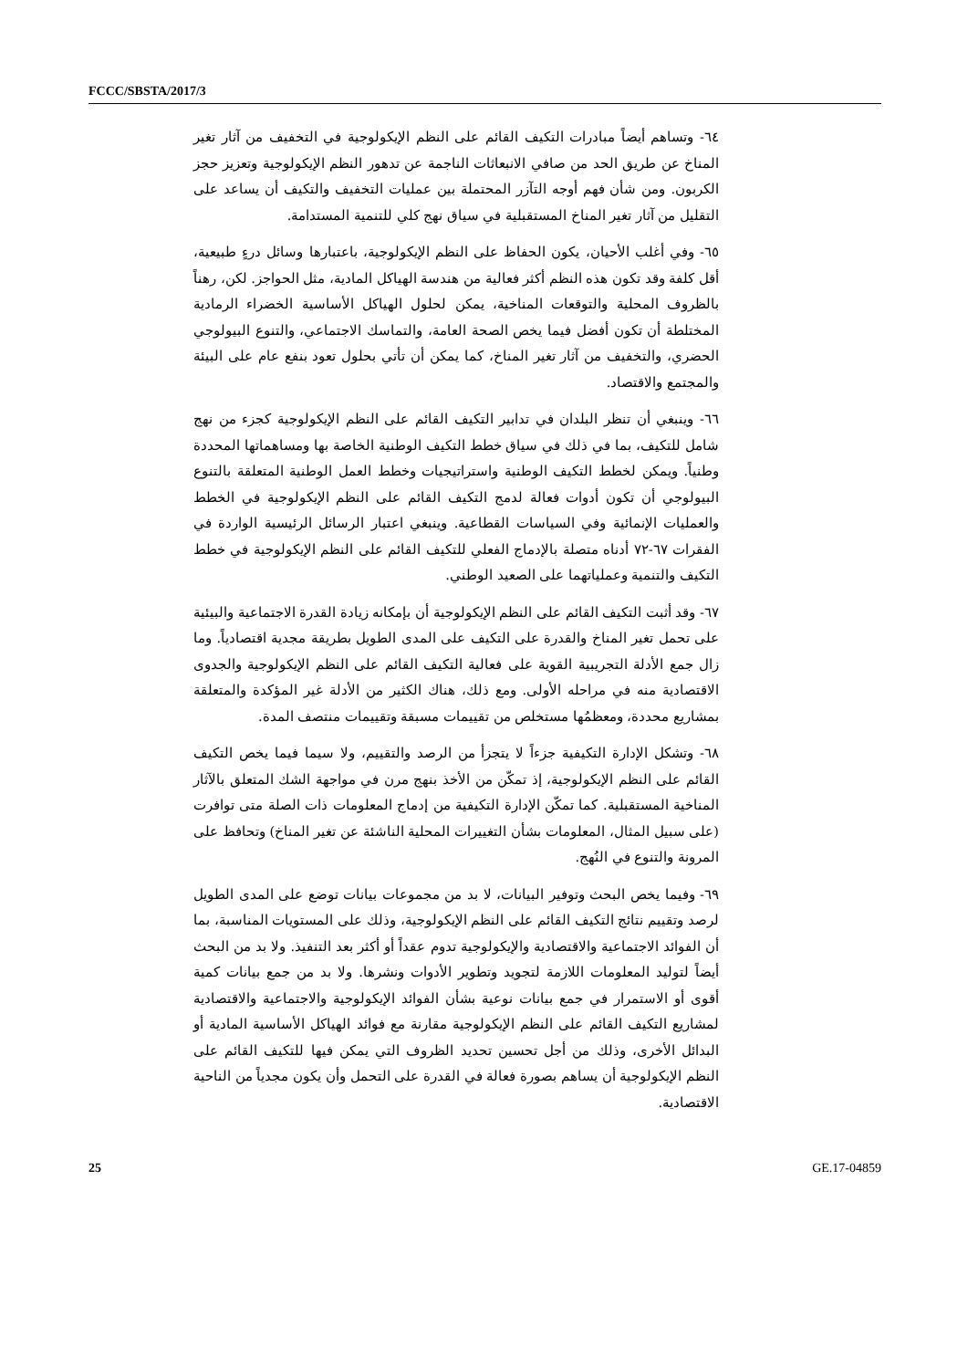FCCC/SBSTA/2017/3
٦٤- وتساهم أيضاً مبادرات التكيف القائم على النظم الإيكولوجية في التخفيف من آثار تغير المناخ عن طريق الحد من صافي الانبعاثات الناجمة عن تدهور النظم الإيكولوجية وتعزيز حجز الكربون. ومن شأن فهم أوجه التآزر المحتملة بين عمليات التخفيف والتكيف أن يساعد على التقليل من آثار تغير المناخ المستقبلية في سياق نهج كلي للتنمية المستدامة.
٦٥- وفي أغلب الأحيان، يكون الحفاظ على النظم الإيكولوجية، باعتبارها وسائل درءٍ طبيعية، أقل كلفة وقد تكون هذه النظم أكثر فعالية من هندسة الهياكل المادية، مثل الحواجز. لكن، رهناً بالظروف المحلية والتوقعات المناخية، يمكن لحلول الهياكل الأساسية الخضراء الرمادية المختلطة أن تكون أفضل فيما يخص الصحة العامة، والتماسك الاجتماعي، والتنوع البيولوجي الحضري، والتخفيف من آثار تغير المناخ، كما يمكن أن تأتي بحلول تعود بنفع عام على البيئة والمجتمع والاقتصاد.
٦٦- وينبغي أن تنظر البلدان في تدابير التكيف القائم على النظم الإيكولوجية كجزء من نهج شامل للتكيف، بما في ذلك في سياق خطط التكيف الوطنية الخاصة بها ومساهماتها المحددة وطنياً. ويمكن لخطط التكيف الوطنية واستراتيجيات وخطط العمل الوطنية المتعلقة بالتنوع البيولوجي أن تكون أدوات فعالة لدمج التكيف القائم على النظم الإيكولوجية في الخطط والعمليات الإنمائية وفي السياسات القطاعية. وينبغي اعتبار الرسائل الرئيسية الواردة في الفقرات ٦٧-٧٢ أدناه متصلة بالإدماج الفعلي للتكيف القائم على النظم الإيكولوجية في خطط التكيف والتنمية وعملياتهما على الصعيد الوطني.
٦٧- وقد أثبت التكيف القائم على النظم الإيكولوجية أن بإمكانه زيادة القدرة الاجتماعية والبيئية على تحمل تغير المناخ والقدرة على التكيف على المدى الطويل بطريقة مجدية اقتصادياً. وما زال جمع الأدلة التجريبية القوية على فعالية التكيف القائم على النظم الإيكولوجية والجدوى الاقتصادية منه في مراحله الأولى. ومع ذلك، هناك الكثير من الأدلة غير المؤكدة والمتعلقة بمشاريع محددة، ومعظمُها مستخلص من تقييمات مسبقة وتقييمات منتصف المدة.
٦٨- وتشكل الإدارة التكيفية جزءاً لا يتجزأ من الرصد والتقييم، ولا سيما فيما يخص التكيف القائم على النظم الإيكولوجية، إذ تمكّن من الأخذ بنهج مرن في مواجهة الشك المتعلق بالآثار المناخية المستقبلية. كما تمكّن الإدارة التكيفية من إدماج المعلومات ذات الصلة متى توافرت (على سبيل المثال، المعلومات بشأن التغييرات المحلية الناشئة عن تغير المناخ) وتحافظ على المرونة والتنوع في النُهج.
٦٩- وفيما يخص البحث وتوفير البيانات، لا بد من مجموعات بيانات توضع على المدى الطويل لرصد وتقييم نتائج التكيف القائم على النظم الإيكولوجية، وذلك على المستويات المناسبة، بما أن الفوائد الاجتماعية والاقتصادية والإيكولوجية تدوم عقداً أو أكثر بعد التنفيذ. ولا بد من البحث أيضاً لتوليد المعلومات اللازمة لتجويد وتطوير الأدوات ونشرها. ولا بد من جمع بيانات كمية أقوى أو الاستمرار في جمع بيانات نوعية بشأن الفوائد الإيكولوجية والاجتماعية والاقتصادية لمشاريع التكيف القائم على النظم الإيكولوجية مقارنة مع فوائد الهياكل الأساسية المادية أو البدائل الأخرى، وذلك من أجل تحسين تحديد الظروف التي يمكن فيها للتكيف القائم على النظم الإيكولوجية أن يساهم بصورة فعالة في القدرة على التحمل وأن يكون مجدياً من الناحية الاقتصادية.
25 GE.17-04859